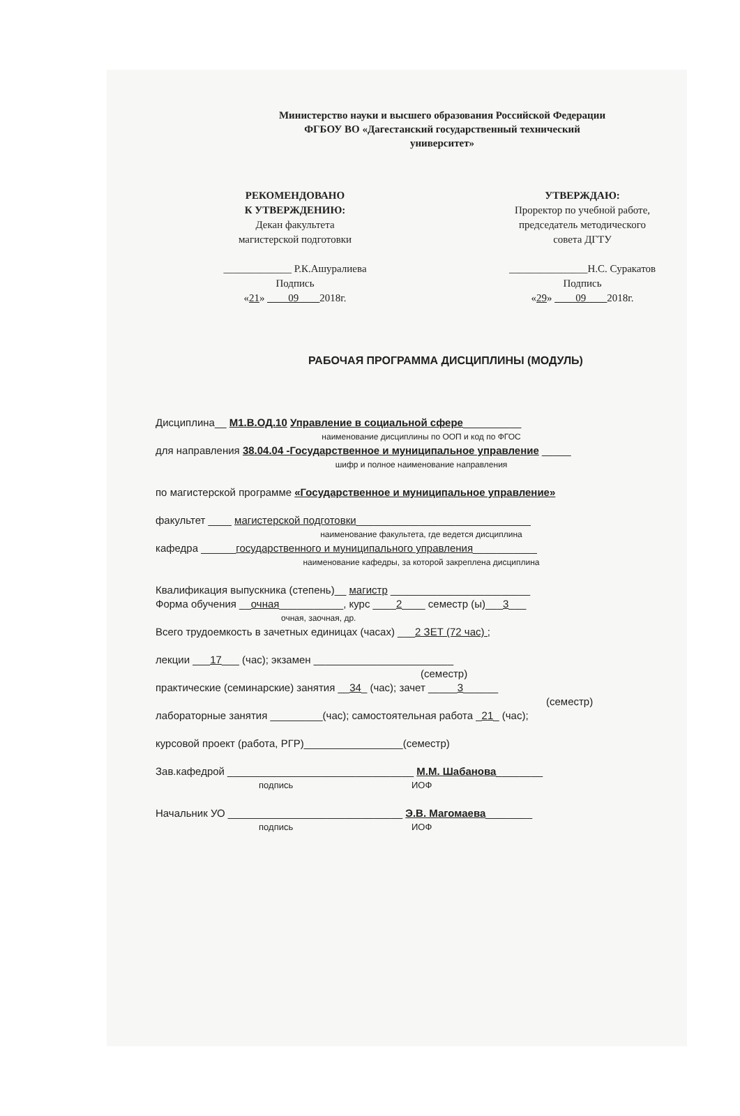Министерство науки и высшего образования Российской Федерации
ФГБОУ ВО «Дагестанский государственный технический
университет»
РЕКОМЕНДОВАНО
К УТВЕРЖДЕНИЮ:
Декан факультета
магистерской подготовки
_____________ Р.К.Ашуралиева
Подпись
«21» ____09____2018г.
УТВЕРЖДАЮ:
Проректор по учебной работе,
председатель методического
совета ДГТУ
_______________Н.С. Суракатов
Подпись
«29» ____09____2018г.
РАБОЧАЯ ПРОГРАММА ДИСЦИПЛИНЫ (МОДУЛЬ)
Дисциплина__ М1.В.ОД.10 Управление в социальной сфере__________
наименование дисциплины по ООП и код по ФГОС
для направления 38.04.04 -Государственное и муниципальное управление _____
шифр и полное наименование направления
по магистерской программе «Государственное и муниципальное управление»
факультет ____ магистерской подготовки______________________________
наименование факультета, где ведется дисциплина
кафедра ______государственного и муниципального управления___________
наименование кафедры, за которой закреплена дисциплина
Квалификация выпускника (степень)__ магистр ________________________
Форма обучения __очная___________, курс ____2____ семестр (ы)___3___
очная, заочная, др.
Всего трудоемкость в зачетных единицах (часах) ___2 ЗЕТ (72 час) ;
лекции ___17___ (час); экзамен ________________________
(семестр)
практические (семинарские) занятия __34_ (час); зачет _____3______
(семестр)
лабораторные занятия _________(час); самостоятельная работа _21_ (час);
курсовой проект (работа, РГР)_________________(семестр)
Зав.кафедрой ________________________________ М.М. Шабанова________
подпись ИОФ
Начальник УО ______________________________ Э.В. Магомаева________
подпись ИОФ